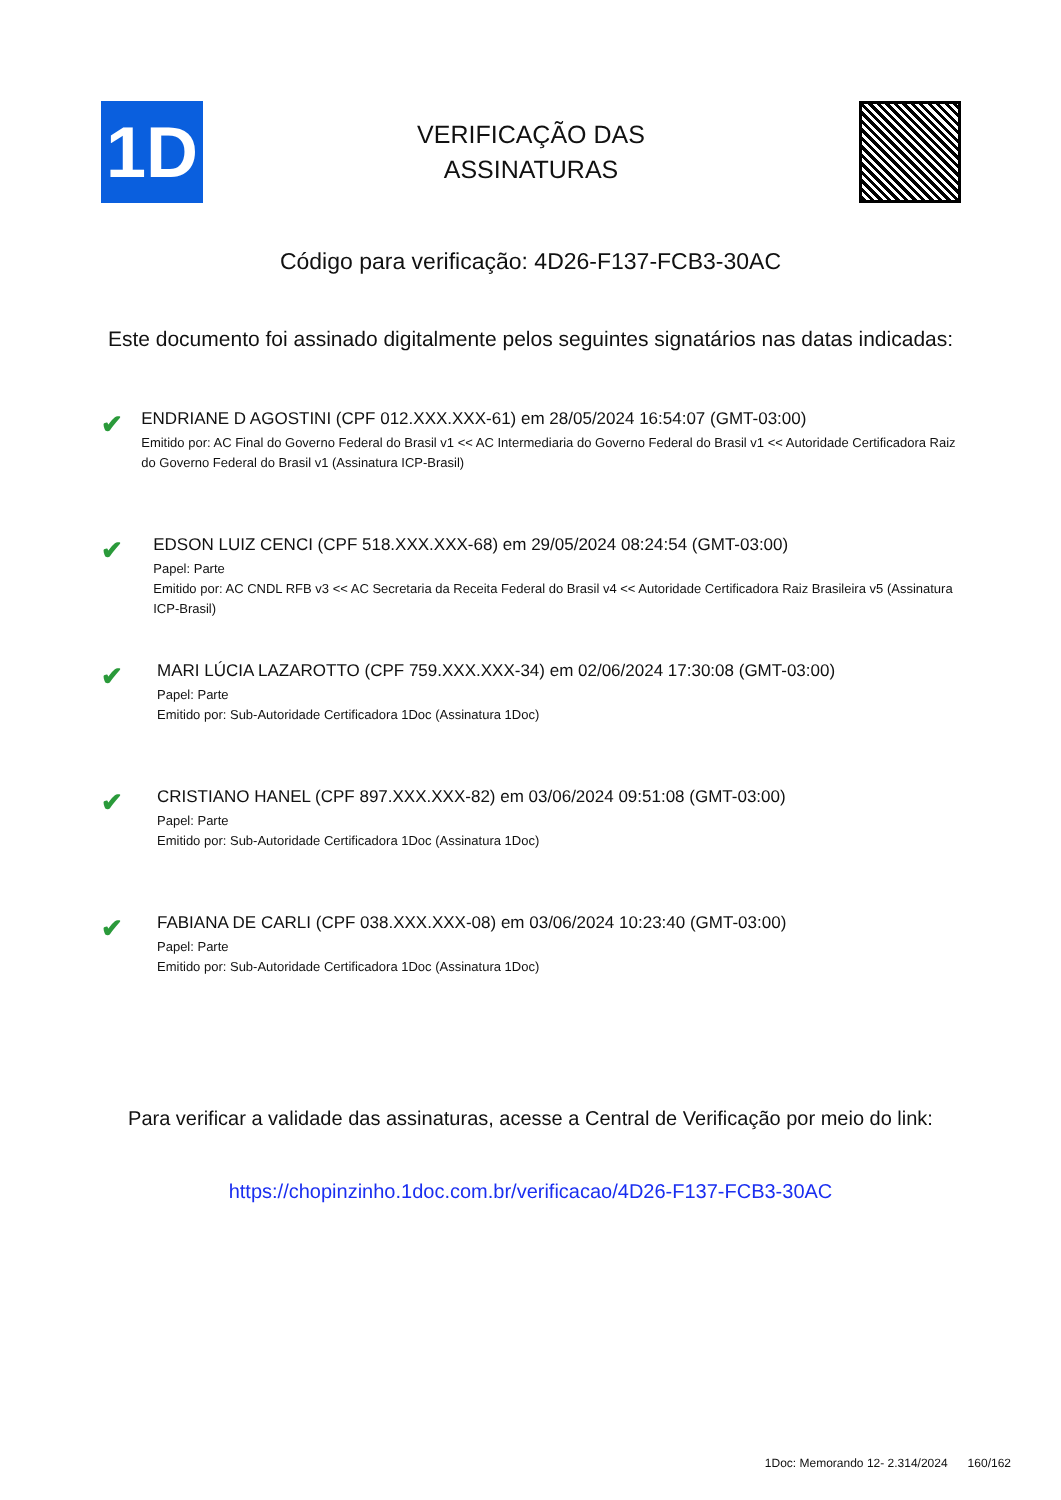1D
VERIFICAÇÃO DAS
ASSINATURAS
Código para verificação: 4D26-F137-FCB3-30AC
Este documento foi assinado digitalmente pelos seguintes signatários nas datas indicadas:
✔
ENDRIANE D AGOSTINI (CPF 012.XXX.XXX-61) em 28/05/2024 16:54:07 (GMT-03:00)
Emitido por: AC Final do Governo Federal do Brasil v1 << AC Intermediaria do Governo Federal do Brasil v1 << Autoridade Certificadora Raiz do Governo Federal do Brasil v1 (Assinatura ICP-Brasil)
✔
EDSON LUIZ CENCI (CPF 518.XXX.XXX-68) em 29/05/2024 08:24:54 (GMT-03:00)
Papel: Parte
Emitido por: AC CNDL RFB v3 << AC Secretaria da Receita Federal do Brasil v4 << Autoridade Certificadora Raiz Brasileira v5 (Assinatura ICP-Brasil)
✔
MARI LÚCIA LAZAROTTO (CPF 759.XXX.XXX-34) em 02/06/2024 17:30:08 (GMT-03:00)
Papel: Parte
Emitido por: Sub-Autoridade Certificadora 1Doc (Assinatura 1Doc)
✔
CRISTIANO HANEL (CPF 897.XXX.XXX-82) em 03/06/2024 09:51:08 (GMT-03:00)
Papel: Parte
Emitido por: Sub-Autoridade Certificadora 1Doc (Assinatura 1Doc)
✔
FABIANA DE CARLI (CPF 038.XXX.XXX-08) em 03/06/2024 10:23:40 (GMT-03:00)
Papel: Parte
Emitido por: Sub-Autoridade Certificadora 1Doc (Assinatura 1Doc)
Para verificar a validade das assinaturas, acesse a Central de Verificação por meio do link:
https://chopinzinho.1doc.com.br/verificacao/4D26-F137-FCB3-30AC
1Doc: Memorando 12- 2.314/2024 160/162